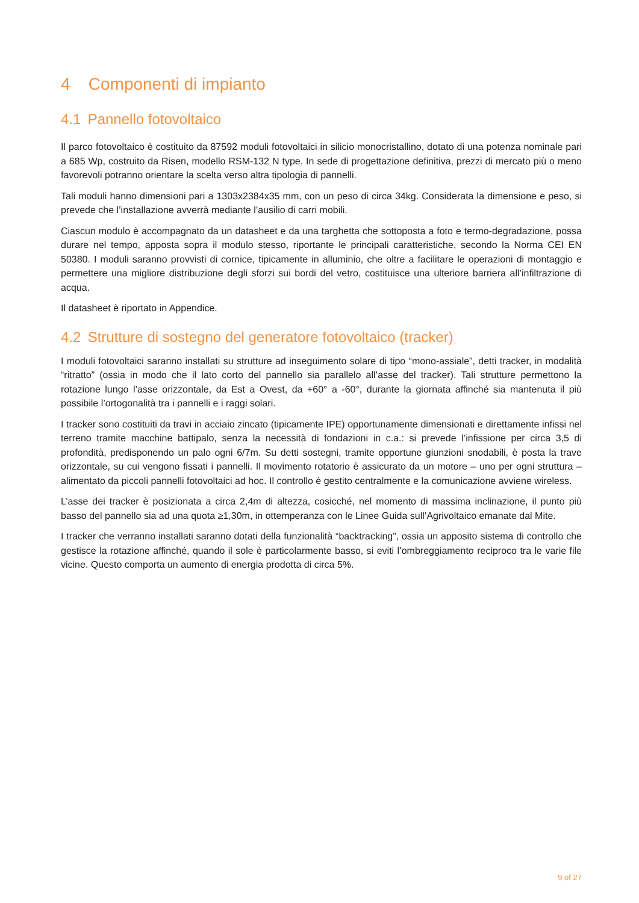4 Componenti di impianto
4.1 Pannello fotovoltaico
Il parco fotovoltaico è costituito da 87592 moduli fotovoltaici in silicio monocristallino, dotato di una potenza nominale pari a 685 Wp, costruito da Risen, modello RSM-132 N type. In sede di progettazione definitiva, prezzi di mercato più o meno favorevoli potranno orientare la scelta verso altra tipologia di pannelli.
Tali moduli hanno dimensioni pari a 1303x2384x35 mm, con un peso di circa 34kg. Considerata la dimensione e peso, si prevede che l’installazione avverrà mediante l’ausilio di carri mobili.
Ciascun modulo è accompagnato da un datasheet e da una targhetta che sottoposta a foto e termo-degradazione, possa durare nel tempo, apposta sopra il modulo stesso, riportante le principali caratteristiche, secondo la Norma CEI EN 50380. I moduli saranno provvisti di cornice, tipicamente in alluminio, che oltre a facilitare le operazioni di montaggio e permettere una migliore distribuzione degli sforzi sui bordi del vetro, costituisce una ulteriore barriera all’infiltrazione di acqua.
Il datasheet è riportato in Appendice.
4.2 Strutture di sostegno del generatore fotovoltaico (tracker)
I moduli fotovoltaici saranno installati su strutture ad inseguimento solare di tipo “mono-assiale”, detti tracker, in modalità “ritratto” (ossia in modo che il lato corto del pannello sia parallelo all’asse del tracker). Tali strutture permettono la rotazione lungo l’asse orizzontale, da Est a Ovest, da +60° a -60°, durante la giornata affinché sia mantenuta il più possibile l’ortogonalità tra i pannelli e i raggi solari.
I tracker sono costituiti da travi in acciaio zincato (tipicamente IPE) opportunamente dimensionati e direttamente infissi nel terreno tramite macchine battipalo, senza la necessità di fondazioni in c.a.: si prevede l’infissione per circa 3,5 di profondità, predisponendo un palo ogni 6/7m. Su detti sostegni, tramite opportune giunzioni snodabili, è posta la trave orizzontale, su cui vengono fissati i pannelli. Il movimento rotatorio è assicurato da un motore – uno per ogni struttura – alimentato da piccoli pannelli fotovoltaici ad hoc. Il controllo è gestito centralmente e la comunicazione avviene wireless.
L’asse dei tracker è posizionata a circa 2,4m di altezza, cosicché, nel momento di massima inclinazione, il punto più basso del pannello sia ad una quota ≥1,30m, in ottemperanza con le Linee Guida sull’Agrivoltaico emanate dal Mite.
I tracker che verranno installati saranno dotati della funzionalità “backtracking”, ossia un apposito sistema di controllo che gestisce la rotazione affinché, quando il sole è particolarmente basso, si eviti l’ombreggiamento reciproco tra le varie file vicine. Questo comporta un aumento di energia prodotta di circa 5%.
9 of 27